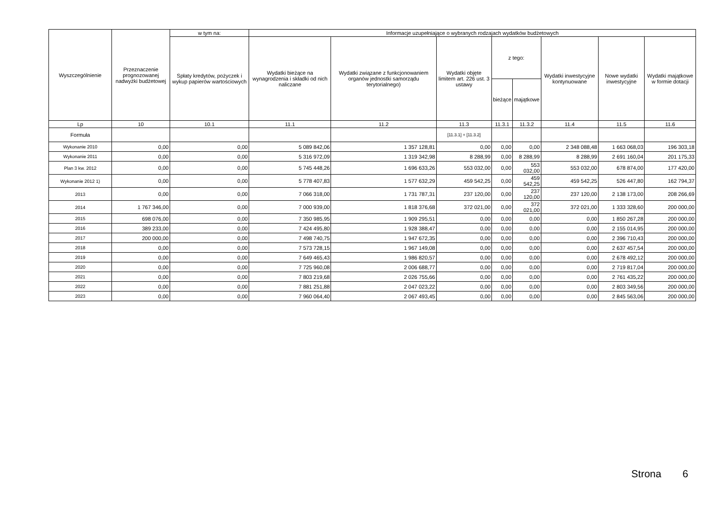| Wyszczególnienie | Przeznaczenie prognozowanej nadwyżki budżetowej | w tym na: | Informacje uzupełniające o wybranych rodzajach wydatków budżetowych | | | | | | | |
| --- | --- | --- | --- | --- | --- | --- | --- | --- | --- | --- |
| | | Spłaty kredytów, pożyczek i wykup papierów wartościowych | Wydatki bieżące na wynagrodzenia i składki od nich naliczane | Wydatki związane z funkcjonowaniem organów jednostki samorządu terytorialnego) | Wydatki objęte limitem art. 226 ust. 3 ustawy | z tego: | | Wydatki inwestycyjne kontynuowane | Nowe wydatki inwestycyjne | Wydatki majątkowe w formie dotacji |
| | | | | | | bieżące | majątkowe | | | |
| Lp | 10 | 10.1 | 11.1 | 11.2 | 11.3 | 11.3.1 | 11.3.2 | 11.4 | 11.5 | 11.6 |
| Formuła | | | | | [11.3.1] + [11.3.2] | | | | | |
| Wykonanie 2010 | 0,00 | 0,00 | 5 089 842,06 | 1 357 128,81 | 0,00 | 0,00 | 0,00 | 2 348 088,48 | 1 663 068,03 | 196 303,18 |
| Wykonanie 2011 | 0,00 | 0,00 | 5 316 972,09 | 1 319 342,98 | 8 288,99 | 0,00 | 8 288,99 | 8 288,99 | 2 691 160,04 | 201 175,33 |
| Plan 3 kw. 2012 | 0,00 | 0,00 | 5 745 448,26 | 1 696 633,26 | 553 032,00 | 0,00 | 553 032,00 | 553 032,00 | 678 874,00 | 177 420,00 |
| Wykonanie 2012 1) | 0,00 | 0,00 | 5 778 407,83 | 1 577 632,29 | 459 542,25 | 0,00 | 459 542,25 | 459 542,25 | 526 447,80 | 162 794,37 |
| 2013 | 0,00 | 0,00 | 7 066 318,00 | 1 731 787,31 | 237 120,00 | 0,00 | 237 120,00 | 237 120,00 | 2 138 173,00 | 208 266,69 |
| 2014 | 1 767 346,00 | 0,00 | 7 000 939,00 | 1 818 376,68 | 372 021,00 | 0,00 | 372 021,00 | 372 021,00 | 1 333 328,60 | 200 000,00 |
| 2015 | 698 076,00 | 0,00 | 7 350 985,95 | 1 909 295,51 | 0,00 | 0,00 | 0,00 | 0,00 | 1 850 267,28 | 200 000,00 |
| 2016 | 389 233,00 | 0,00 | 7 424 495,80 | 1 928 388,47 | 0,00 | 0,00 | 0,00 | 0,00 | 2 155 014,95 | 200 000,00 |
| 2017 | 200 000,00 | 0,00 | 7 498 740,75 | 1 947 672,35 | 0,00 | 0,00 | 0,00 | 0,00 | 2 396 710,43 | 200 000,00 |
| 2018 | 0,00 | 0,00 | 7 573 728,15 | 1 967 149,08 | 0,00 | 0,00 | 0,00 | 0,00 | 2 637 457,54 | 200 000,00 |
| 2019 | 0,00 | 0,00 | 7 649 465,43 | 1 986 820,57 | 0,00 | 0,00 | 0,00 | 0,00 | 2 678 492,12 | 200 000,00 |
| 2020 | 0,00 | 0,00 | 7 725 960,08 | 2 006 688,77 | 0,00 | 0,00 | 0,00 | 0,00 | 2 719 817,04 | 200 000,00 |
| 2021 | 0,00 | 0,00 | 7 803 219,68 | 2 026 755,66 | 0,00 | 0,00 | 0,00 | 0,00 | 2 761 435,22 | 200 000,00 |
| 2022 | 0,00 | 0,00 | 7 881 251,88 | 2 047 023,22 | 0,00 | 0,00 | 0,00 | 0,00 | 2 803 349,56 | 200 000,00 |
| 2023 | 0,00 | 0,00 | 7 960 064,40 | 2 067 493,45 | 0,00 | 0,00 | 0,00 | 0,00 | 2 845 563,06 | 200 000,00 |
Strona 6